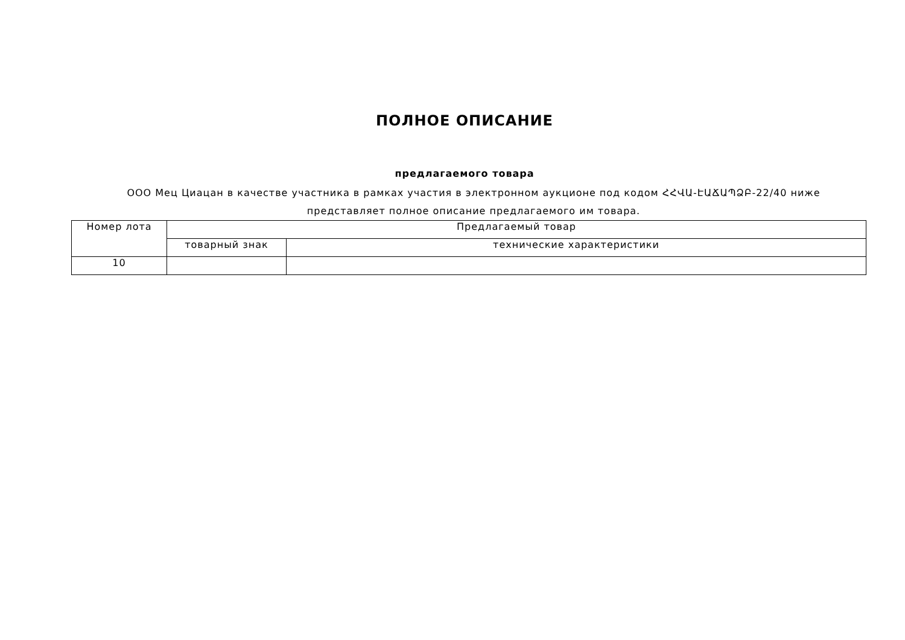ПОЛНОЕ ОПИСАНИЕ
предлагаемого товара
ООО Мец Циацан в качестве участника в рамках участия в электронном аукционе под кодом ՀՀՎԱ-ԷԱՃԱՊՁԲ-22/40 ниже представляет полное описание предлагаемого им товара.
| Номер лота | Предлагаемый товар | |
| --- | --- | --- |
| | товарный знак | технические характеристики |
| 10 | | |